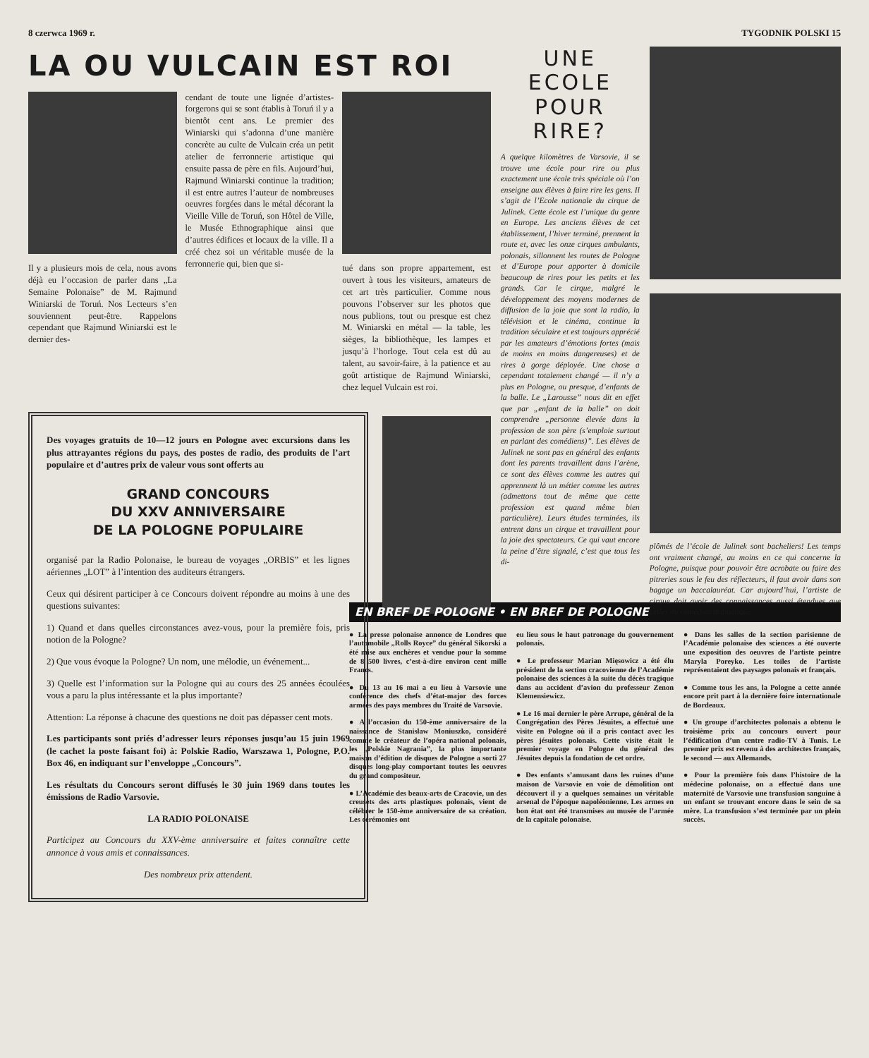8 czerwca 1969 r. TYGODNIK POLSKI 15
LA OU VULCAIN EST ROI
Il y a plusieurs mois de cela, nous avons déjà eu l’occasion de parler dans „La Semaine Polonaise” de M. Rajmund Winiarski de Toruń. Nos Lecteurs s’en souviennent peut-être. Rappelons cependant que Rajmund Winiarski est le dernier des-
cendant de toute une lignée d’artistes-forgerons qui se sont établis à Toruń il y a bientôt cent ans. Le premier des Winiarski qui s’adonna d’une manière concrète au culte de Vulcain créa un petit atelier de ferronnerie artistique qui ensuite passa de père en fils. Aujourd’hui, Rajmund Winiarski continue la tradition; il est entre autres l’auteur de nombreuses oeuvres forgées dans le métal décorant la Vieille Ville de Toruń, son Hôtel de Ville, le Musée Ethnographique ainsi que d’autres édifices et locaux de la ville. Il a créé chez soi un véritable musée de la ferronnerie qui, bien que si-
tué dans son propre appartement, est ouvert à tous les visiteurs, amateurs de cet art très particulier. Comme nous pouvons l’observer sur les photos que nous publions, tout ou presque est chez M. Winiarski en métal — la table, les sièges, la bibliothèque, les lampes et jusqu’à l’horloge. Tout cela est dû au talent, au savoir-faire, à la patience et au goût artistique de Rajmund Winiarski, chez lequel Vulcain est roi.
Des voyages gratuits de 10—12 jours en Pologne avec excursions dans les plus attrayantes régions du pays, des postes de radio, des produits de l’art populaire et d’autres prix de valeur vous sont offerts au
GRAND CONCOURS
DU XXV ANNIVERSAIRE
DE LA POLOGNE POPULAIRE
organisé par la Radio Polonaise, le bureau de voyages „ORBIS” et les lignes aériennes „LOT” à l’intention des auditeurs étrangers.
Ceux qui désirent participer à ce Concours doivent répondre au moins à une des questions suivantes:
1) Quand et dans quelles circonstances avez-vous, pour la première fois, pris notion de la Pologne?
2) Que vous évoque la Pologne? Un nom, une mélodie, un événement...
3) Quelle est l’information sur la Pologne qui au cours des 25 années écoulées vous a paru la plus intéressante et la plus importante?
Attention: La réponse à chacune des questions ne doit pas dépasser cent mots.
Les participants sont priés d’adresser leurs réponses jusqu’au 15 juin 1969 (le cachet la poste faisant foi) à: Polskie Radio, Warszawa 1, Pologne, P.O. Box 46, en indiquant sur l’enveloppe „Concours”.
Les résultats du Concours seront diffusés le 30 juin 1969 dans toutes les émissions de Radio Varsovie.
LA RADIO POLONAISE
Participez au Concours du XXV-ème anniversaire et faites connaître cette annonce à vous amis et connaissances.
Des nombreux prix attendent.
UNE
ECOLE
POUR
RIRE?
A quelque kilomètres de Varsovie, il se trouve une école pour rire ou plus exactement une école très spéciale où l’on enseigne aux élèves à faire rire les gens. Il s’agit de l’Ecole nationale du cirque de Julinek. Cette école est l’unique du genre en Europe. Les anciens élèves de cet établissement, l’hiver terminé, prennent la route et, avec les onze cirques ambulants, polonais, sillonnent les routes de Pologne et d’Europe pour apporter à domicile beaucoup de rires pour les petits et les grands. Car le cirque, malgré le développement des moyens modernes de diffusion de la joie que sont la radio, la télévision et le cinéma, continue la tradition séculaire et est toujours apprécié par les amateurs d’émotions fortes (mais de moins en moins dangereuses) et de rires à gorge déployée. Une chose a cependant totalement changé — il n’y a plus en Pologne, ou presque, d’enfants de la balle. Le „Larousse” nous dit en effet que par „enfant de la balle” on doit comprendre „personne élevée dans la profession de son père (s’emploie surtout en parlant des comédiens)”. Les élèves de Julinek ne sont pas en général des enfants dont les parents travaillent dans l’arène, ce sont des élèves comme les autres qui apprennent là un métier comme les autres (admettons tout de même que cette profession est quand même bien particulière). Leurs études terminées, ils entrent dans un cirque et travaillent pour la joie des spectateurs. Ce qui vaut encore la peine d’être signalé, c’est que tous les di-
plômés de l’école de Julinek sont bacheliers! Les temps ont vraiment changé, au moins en ce qui concerne la Pologne, puisque pour pouvoir être acrobate ou faire des pitreries sous le feu des réflecteurs, il faut avoir dans son bagage un baccalauréat. Car aujourd’hui, l’artiste de cirque doit avoir des connaissances aussi étendues que celles du comédien dramatique.
EN BREF DE POLOGNE • EN BREF DE POLOGNE
● La presse polonaise annonce de Londres que l’automobile „Rolls Royce” du général Sikorski a été mise aux enchères et vendue pour la somme de 8 500 livres, c’est-à-dire environ cent mille Francs.
● Du 13 au 16 mai a eu lieu à Varsovie une conférence des chefs d’état-major des forces armées des pays membres du Traité de Varsovie.
● A l’occasion du 150-ème anniversaire de la naissance de Stanisław Moniuszko, considéré comme le créateur de l’opéra national polonais, les „Polskie Nagrania”, la plus importante maison d’édition de disques de Pologne a sorti 27 disques long-play comportant toutes les oeuvres du grand compositeur.
● L’Académie des beaux-arts de Cracovie, un des creusets des arts plastiques polonais, vient de célébrer le 150-ème anniversaire de sa création. Les cérémonies ont
eu lieu sous le haut patronage du gouvernement polonais.
● Le professeur Marian Mięsowicz a été élu président de la section cracovienne de l’Académie polonaise des sciences à la suite du décès tragique dans au accident d’avion du professeur Zenon Klemensiewicz.
● Le 16 mai dernier le père Arrupe, général de la Congrégation des Pères Jésuites, a effectué une visite en Pologne où il a pris contact avec les pères jésuites polonais. Cette visite était le premier voyage en Pologne du général des Jésuites depuis la fondation de cet ordre.
● Des enfants s’amusant dans les ruines d’une maison de Varsovie en voie de démolition ont découvert il y a quelques semaines un véritable arsenal de l’époque napoléonienne. Les armes en bon état ont été transmises au musée de l’armée de la capitale polonaise.
● Dans les salles de la section parisienne de l’Académie polonaise des sciences a été ouverte une exposition des oeuvres de l’artiste peintre Maryla Poreyko. Les toiles de l’artiste représentaient des paysages polonais et français.
● Comme tous les ans, la Pologne a cette année encore prit part à la dernière foire internationale de Bordeaux.
● Un groupe d’architectes polonais a obtenu le troisième prix au concours ouvert pour l’édification d’un centre radio-TV à Tunis. Le premier prix est revenu à des architectes français, le second — aux Allemands.
● Pour la première fois dans l’histoire de la médecine polonaise, on a effectué dans une maternité de Varsovie une transfusion sanguine à un enfant se trouvant encore dans le sein de sa mère. La transfusion s’est terminée par un plein succès.